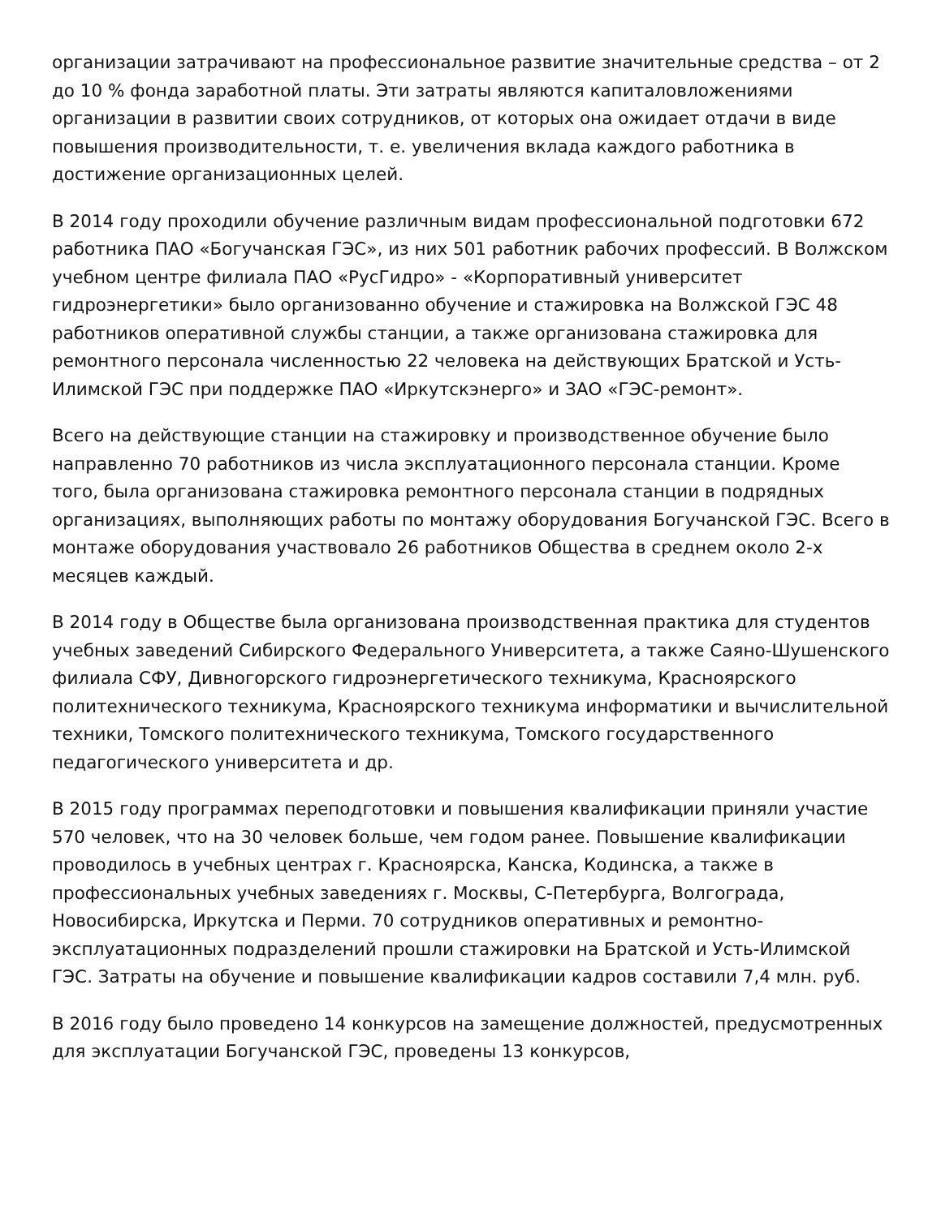организации затрачивают на профессиональное развитие значительные средства – от 2 до 10 % фонда заработной платы. Эти затраты являются капиталовложениями организации в развитии своих сотрудников, от которых она ожидает отдачи в виде повышения производительности, т. е. увеличения вклада каждого работника в достижение организационных целей.
В 2014 году проходили обучение различным видам профессиональной подготовки 672 работника ПАО «Богучанская ГЭС», из них 501 работник рабочих профессий. В Волжском учебном центре филиала ПАО «РусГидро» - «Корпоративный университет гидроэнергетики» было организованно обучение и стажировка на Волжской ГЭС 48 работников оперативной службы станции, а также организована стажировка для ремонтного персонала численностью 22 человека на действующих Братской и Усть-Илимской ГЭС при поддержке ПАО «Иркутскэнерго» и ЗАО «ГЭС-ремонт».
Всего на действующие станции на стажировку и производственное обучение было направленно 70 работников из числа эксплуатационного персонала станции. Кроме того, была организована стажировка ремонтного персонала станции в подрядных организациях, выполняющих работы по монтажу оборудования Богучанской ГЭС. Всего в монтаже оборудования участвовало 26 работников Общества в среднем около 2-х месяцев каждый.
В 2014 году в Обществе была организована производственная практика для студентов учебных заведений Сибирского Федерального Университета, а также Саяно-Шушенского филиала СФУ, Дивногорского гидроэнергетического техникума, Красноярского политехнического техникума, Красноярского техникума информатики и вычислительной техники, Томского политехнического техникума, Томского государственного педагогического университета и др.
В 2015 году программах переподготовки и повышения квалификации приняли участие 570 человек, что на 30 человек больше, чем годом ранее. Повышение квалификации проводилось в учебных центрах г. Красноярска, Канска, Кодинска, а также в профессиональных учебных заведениях г. Москвы, С-Петербурга, Волгограда, Новосибирска, Иркутска и Перми. 70 сотрудников оперативных и ремонтно-эксплуатационных подразделений прошли стажировки на Братской и Усть-Илимской ГЭС. Затраты на обучение и повышение квалификации кадров составили 7,4 млн. руб.
В 2016 году было проведено 14 конкурсов на замещение должностей, предусмотренных для эксплуатации Богучанской ГЭС, проведены 13 конкурсов,